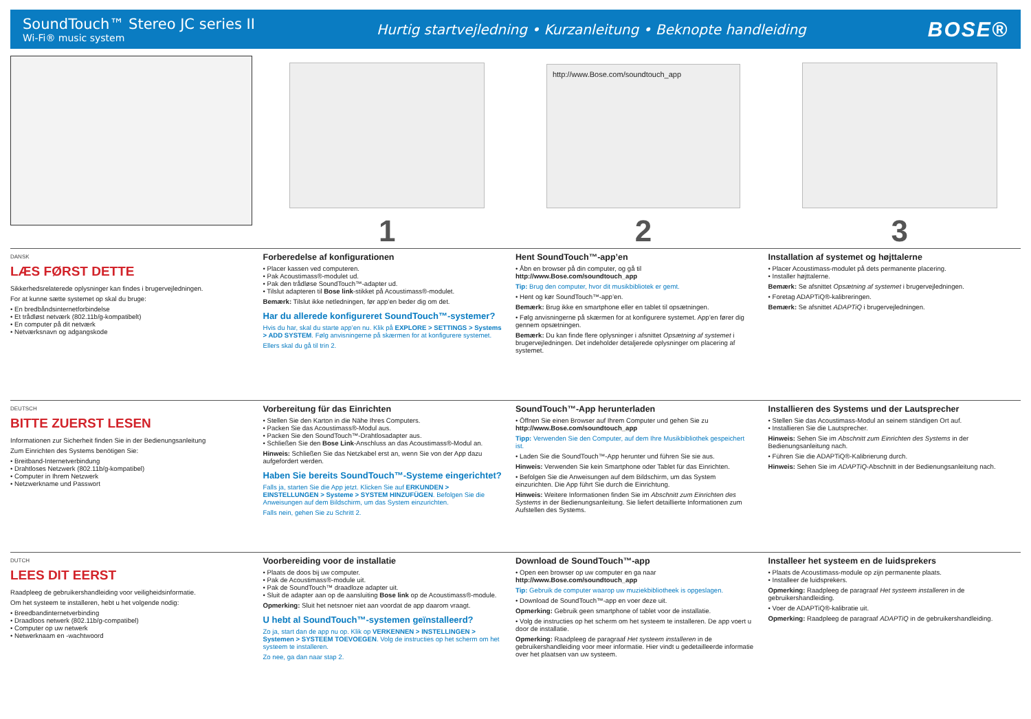SoundTouch™ Stereo JC series II
Wi-Fi® music system
Hurtig startvejledning • Kurzanleitung • Beknopte handleiding
BOSE®
1
http://www.Bose.com/soundtouch_app
2
3
DANSK
LÆS FØRST DETTE
Sikkerhedsrelaterede oplysninger kan findes i brugervejledningen.
For at kunne sætte systemet op skal du bruge:
• En bredbåndsinternetforbindelse
• Et trådløst netværk (802.11b/g-kompatibelt)
• En computer på dit netværk
• Netværksnavn og adgangskode
Forberedelse af konfigurationen
• Placer kassen ved computeren.
• Pak Acoustimass®-modulet ud.
• Pak den trådløse SoundTouch™-adapter ud.
• Tilslut adapteren til Bose link-stikket på Acoustimass®-modulet.
Bemærk: Tilslut ikke netledningen, før app’en beder dig om det.
Har du allerede konfigureret SoundTouch™-systemer?
Hvis du har, skal du starte app’en nu. Klik på EXPLORE > SETTINGS > Systems > ADD SYSTEM. Følg anvisningerne på skærmen for at konfigurere systemet.
Ellers skal du gå til trin 2.
Hent SoundTouch™-app’en
• Åbn en browser på din computer, og gå til http://www.Bose.com/soundtouch_app
Tip: Brug den computer, hvor dit musikbibliotek er gemt.
• Hent og kør SoundTouch™-app’en.
Bemærk: Brug ikke en smartphone eller en tablet til opsætningen.
• Følg anvisningerne på skærmen for at konfigurere systemet. App’en fører dig gennem opsætningen.
Bemærk: Du kan finde flere oplysninger i afsnittet Opsætning af systemet i brugervejledningen. Det indeholder detaljerede oplysninger om placering af systemet.
Installation af systemet og højttalerne
• Placer Acoustimass-modulet på dets permanente placering.
• Installer højttalerne.
Bemærk: Se afsnittet Opsætning af systemet i brugervejledningen.
• Foretag ADAPTiQ®-kalibreringen.
Bemærk: Se afsnittet ADAPTiQ i brugervejledningen.
DEUTSCH
BITTE ZUERST LESEN
Informationen zur Sicherheit finden Sie in der Bedienungsanleitung
Zum Einrichten des Systems benötigen Sie:
• Breitband-Internetverbindung
• Drahtloses Netzwerk (802.11b/g-kompatibel)
• Computer in Ihrem Netzwerk
• Netzwerkname und Passwort
Vorbereitung für das Einrichten
• Stellen Sie den Karton in die Nähe Ihres Computers.
• Packen Sie das Acoustimass®-Modul aus.
• Packen Sie den SoundTouch™-Drahtlosadapter aus.
• Schließen Sie den Bose Link-Anschluss an das Acoustimass®-Modul an.
Hinweis: Schließen Sie das Netzkabel erst an, wenn Sie von der App dazu aufgefordert werden.
Haben Sie bereits SoundTouch™-Systeme eingerichtet?
Falls ja, starten Sie die App jetzt. Klicken Sie auf ERKUNDEN > EINSTELLUNGEN > Systeme > SYSTEM HINZUFÜGEN. Befolgen Sie die Anweisungen auf dem Bildschirm, um das System einzurichten.
Falls nein, gehen Sie zu Schritt 2.
SoundTouch™-App herunterladen
• Öffnen Sie einen Browser auf Ihrem Computer und gehen Sie zu http://www.Bose.com/soundtouch_app
Tipp: Verwenden Sie den Computer, auf dem Ihre Musikbibliothek gespeichert ist.
• Laden Sie die SoundTouch™-App herunter und führen Sie sie aus.
Hinweis: Verwenden Sie kein Smartphone oder Tablet für das Einrichten.
• Befolgen Sie die Anweisungen auf dem Bildschirm, um das System einzurichten. Die App führt Sie durch die Einrichtung.
Hinweis: Weitere Informationen finden Sie im Abschnitt zum Einrichten des Systems in der Bedienungsanleitung. Sie liefert detaillierte Informationen zum Aufstellen des Systems.
Installieren des Systems und der Lautsprecher
• Stellen Sie das Acoustimass-Modul an seinem ständigen Ort auf.
• Installieren Sie die Lautsprecher.
Hinweis: Sehen Sie im Abschnitt zum Einrichten des Systems in der Bedienungsanleitung nach.
• Führen Sie die ADAPTiQ®-Kalibrierung durch.
Hinweis: Sehen Sie im ADAPTiQ-Abschnitt in der Bedienungsanleitung nach.
DUTCH
LEES DIT EERST
Raadpleeg de gebruikershandleiding voor veiligheidsinformatie.
Om het systeem te installeren, hebt u het volgende nodig:
• Breedbandinternetverbinding
• Draadloos netwerk (802.11b/g-compatibel)
• Computer op uw netwerk
• Netwerknaam en -wachtwoord
Voorbereiding voor de installatie
• Plaats de doos bij uw computer.
• Pak de Acoustimass®-module uit.
• Pak de SoundTouch™ draadloze adapter uit.
• Sluit de adapter aan op de aansluiting Bose link op de Acoustimass®-module.
Opmerking: Sluit het netsnoer niet aan voordat de app daarom vraagt.
U hebt al SoundTouch™-systemen geïnstalleerd?
Zo ja, start dan de app nu op. Klik op VERKENNEN > INSTELLINGEN > Systemen > SYSTEEM TOEVOEGEN. Volg de instructies op het scherm om het systeem te installeren.
Zo nee, ga dan naar stap 2.
Download de SoundTouch™-app
• Open een browser op uw computer en ga naar http://www.Bose.com/soundtouch_app
Tip: Gebruik de computer waarop uw muziekbibliotheek is opgeslagen.
• Download de SoundTouch™-app en voer deze uit.
Opmerking: Gebruik geen smartphone of tablet voor de installatie.
• Volg de instructies op het scherm om het systeem te installeren. De app voert u door de installatie.
Opmerking: Raadpleeg de paragraaf Het systeem installeren in de gebruikershandleiding voor meer informatie. Hier vindt u gedetailleerde informatie over het plaatsen van uw systeem.
Installeer het systeem en de luidsprekers
• Plaats de Acoustimass-module op zijn permanente plaats.
• Installeer de luidsprekers.
Opmerking: Raadpleeg de paragraaf Het systeem installeren in de gebruikershandleiding.
• Voer de ADAPTiQ®-kalibratie uit.
Opmerking: Raadpleeg de paragraaf ADAPTiQ in de gebruikershandleiding.